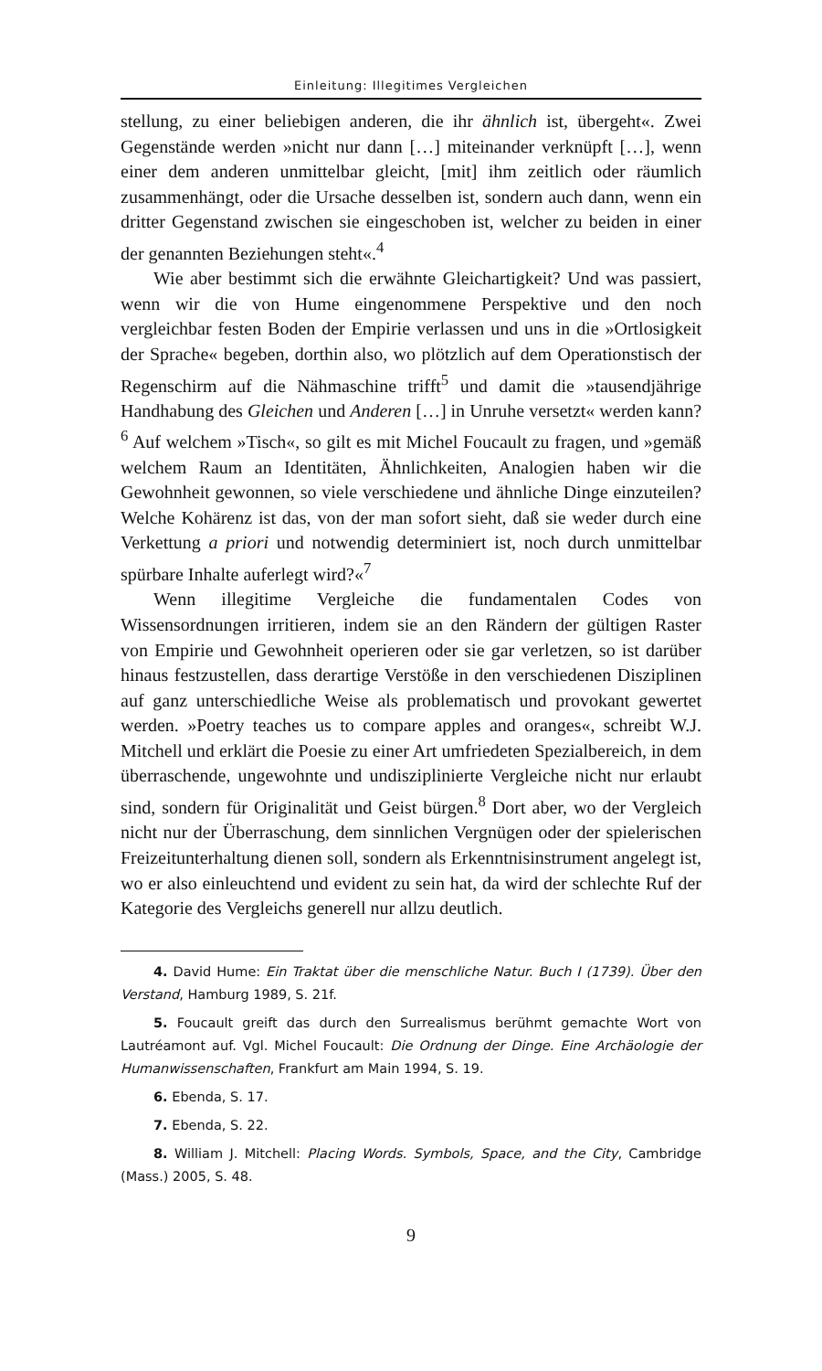Einleitung: Illegitimes Vergleichen
stellung, zu einer beliebigen anderen, die ihr ähnlich ist, übergeht«. Zwei Gegenstände werden »nicht nur dann […] miteinander verknüpft […], wenn einer dem anderen unmittelbar gleicht, [mit] ihm zeitlich oder räumlich zusammenhängt, oder die Ursache desselben ist, sondern auch dann, wenn ein dritter Gegenstand zwischen sie eingeschoben ist, welcher zu beiden in einer der genannten Beziehungen steht«.<sup>4</sup>
Wie aber bestimmt sich die erwähnte Gleichartigkeit? Und was passiert, wenn wir die von Hume eingenommene Perspektive und den noch vergleichbar festen Boden der Empirie verlassen und uns in die »Ortlosigkeit der Sprache« begeben, dorthin also, wo plötzlich auf dem Operationstisch der Regenschirm auf die Nähmaschine trifft<sup>5</sup> und damit die »tausendjährige Handhabung des Gleichen und Anderen […] in Unruhe versetzt« werden kann?<sup>6</sup> Auf welchem »Tisch«, so gilt es mit Michel Foucault zu fragen, und »gemäß welchem Raum an Identitäten, Ähnlichkeiten, Analogien haben wir die Gewohnheit gewonnen, so viele verschiedene und ähnliche Dinge einzuteilen? Welche Kohärenz ist das, von der man sofort sieht, daß sie weder durch eine Verkettung a priori und notwendig determiniert ist, noch durch unmittelbar spürbare Inhalte auferlegt wird?«<sup>7</sup>
Wenn illegitime Vergleiche die fundamentalen Codes von Wissensordnungen irritieren, indem sie an den Rändern der gültigen Raster von Empirie und Gewohnheit operieren oder sie gar verletzen, so ist darüber hinaus festzustellen, dass derartige Verstöße in den verschiedenen Disziplinen auf ganz unterschiedliche Weise als problematisch und provokant gewertet werden. »Poetry teaches us to compare apples and oranges«, schreibt W.J. Mitchell und erklärt die Poesie zu einer Art umfriedeten Spezialbereich, in dem überraschende, ungewohnte und undisziplinierte Vergleiche nicht nur erlaubt sind, sondern für Originalität und Geist bürgen.<sup>8</sup> Dort aber, wo der Vergleich nicht nur der Überraschung, dem sinnlichen Vergnügen oder der spielerischen Freizeitunterhaltung dienen soll, sondern als Erkenntnisinstrument angelegt ist, wo er also einleuchtend und evident zu sein hat, da wird der schlechte Ruf der Kategorie des Vergleichs generell nur allzu deutlich.
4. David Hume: Ein Traktat über die menschliche Natur. Buch I (1739). Über den Verstand, Hamburg 1989, S. 21f.
5. Foucault greift das durch den Surrealismus berühmt gemachte Wort von Lautréamont auf. Vgl. Michel Foucault: Die Ordnung der Dinge. Eine Archäologie der Humanwissenschaften, Frankfurt am Main 1994, S. 19.
6. Ebenda, S. 17.
7. Ebenda, S. 22.
8. William J. Mitchell: Placing Words. Symbols, Space, and the City, Cambridge (Mass.) 2005, S. 48.
9